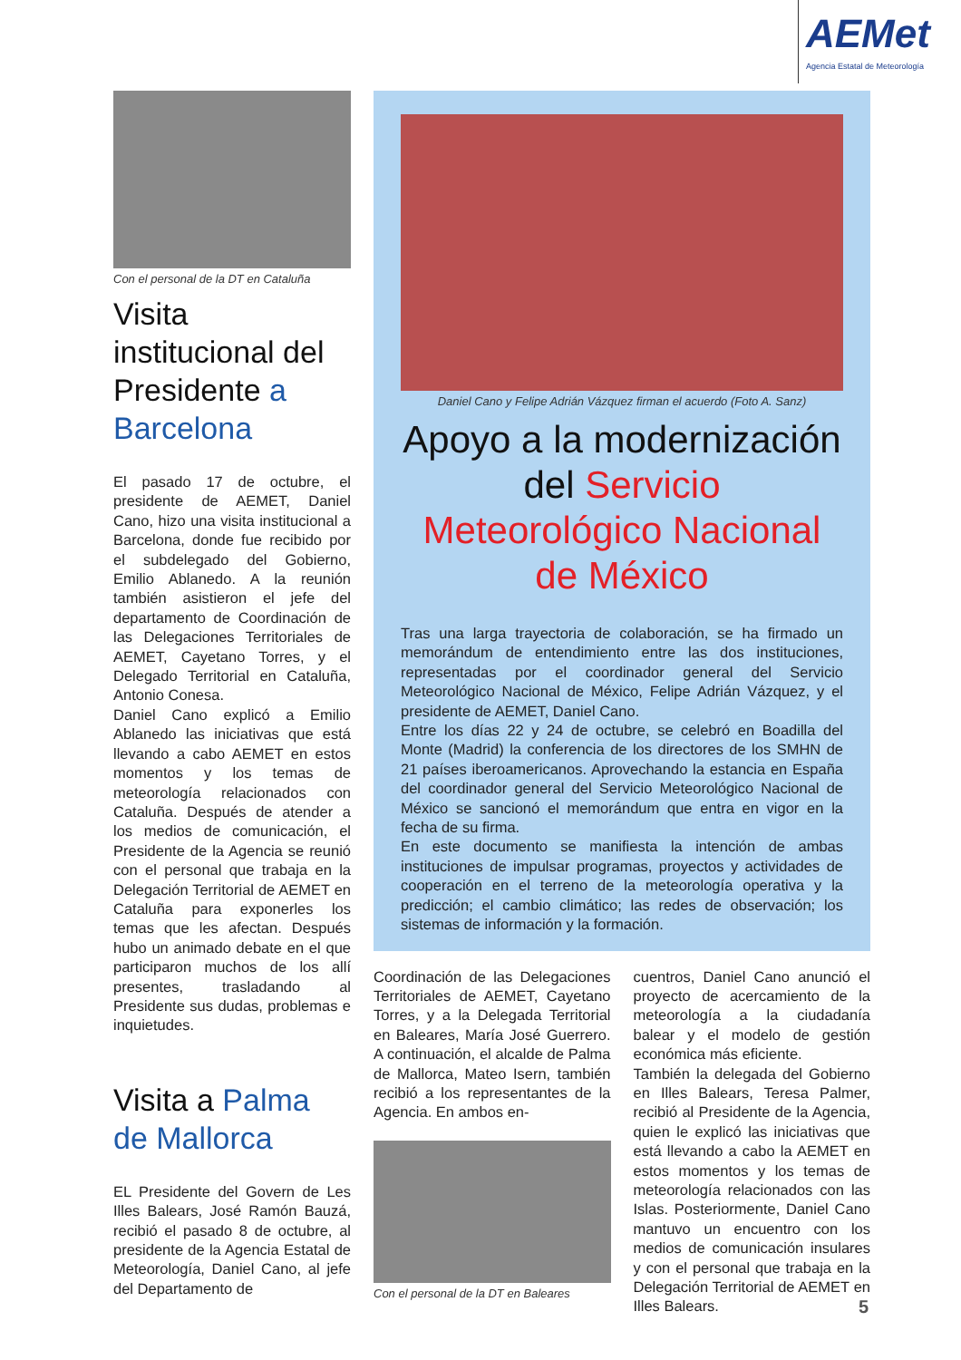AEMet
Agencia Estatal de Meteorología
Con el personal de la DT en Cataluña
Visita institucional del Presidente a Barcelona
El pasado 17 de octubre, el presidente de AEMET, Daniel Cano, hizo una visita institucional a Barcelona, donde fue recibido por el subdelegado del Gobierno, Emilio Ablanedo. A la reunión también asistieron el jefe del departamento de Coordinación de las Delegaciones Territoriales de AEMET, Cayetano Torres, y el Delegado Territorial en Cataluña, Antonio Conesa.
Daniel Cano explicó a Emilio Ablanedo las iniciativas que está llevando a cabo AEMET en estos momentos y los temas de meteorología relacionados con Cataluña. Después de atender a los medios de comunicación, el Presidente de la Agencia se reunió con el personal que trabaja en la Delegación Territorial de AEMET en Cataluña para exponerles los temas que les afectan. Después hubo un animado debate en el que participaron muchos de los allí presentes, trasladando al Presidente sus dudas, problemas e inquietudes.
Visita a Palma de Mallorca
EL Presidente del Govern de Les Illes Balears, José Ramón Bauzá, recibió el pasado 8 de octubre, al presidente de la Agencia Estatal de Meteorología, Daniel Cano, al jefe del Departamento de
Daniel Cano y Felipe Adrián Vázquez firman el acuerdo (Foto A. Sanz)
Apoyo a la modernización del Servicio Meteorológico Nacional de México
Tras una larga trayectoria de colaboración, se ha firmado un memorándum de entendimiento entre las dos instituciones, representadas por el coordinador general del Servicio Meteorológico Nacional de México, Felipe Adrián Vázquez, y el presidente de AEMET, Daniel Cano.
Entre los días 22 y 24 de octubre, se celebró en Boadilla del Monte (Madrid) la conferencia de los directores de los SMHN de 21 países iberoamericanos. Aprovechando la estancia en España del coordinador general del Servicio Meteorológico Nacional de México se sancionó el memorándum que entra en vigor en la fecha de su firma.
En este documento se manifiesta la intención de ambas instituciones de impulsar programas, proyectos y actividades de cooperación en el terreno de la meteorología operativa y la predicción; el cambio climático; las redes de observación; los sistemas de información y la formación.
Coordinación de las Delegaciones Territoriales de AEMET, Cayetano Torres, y a la Delegada Territorial en Baleares, María José Guerrero. A continuación, el alcalde de Palma de Mallorca, Mateo Isern, también recibió a los representantes de la Agencia. En ambos en-
Con el personal de la DT en Baleares
cuentros, Daniel Cano anunció el proyecto de acercamiento de la meteorología a la ciudadanía balear y el modelo de gestión económica más eficiente.
También la delegada del Gobierno en Illes Balears, Teresa Palmer, recibió al Presidente de la Agencia, quien le explicó las iniciativas que está llevando a cabo la AEMET en estos momentos y los temas de meteorología relacionados con las Islas. Posteriormente, Daniel Cano mantuvo un encuentro con los medios de comunicación insulares y con el personal que trabaja en la Delegación Territorial de AEMET en Illes Balears.
5